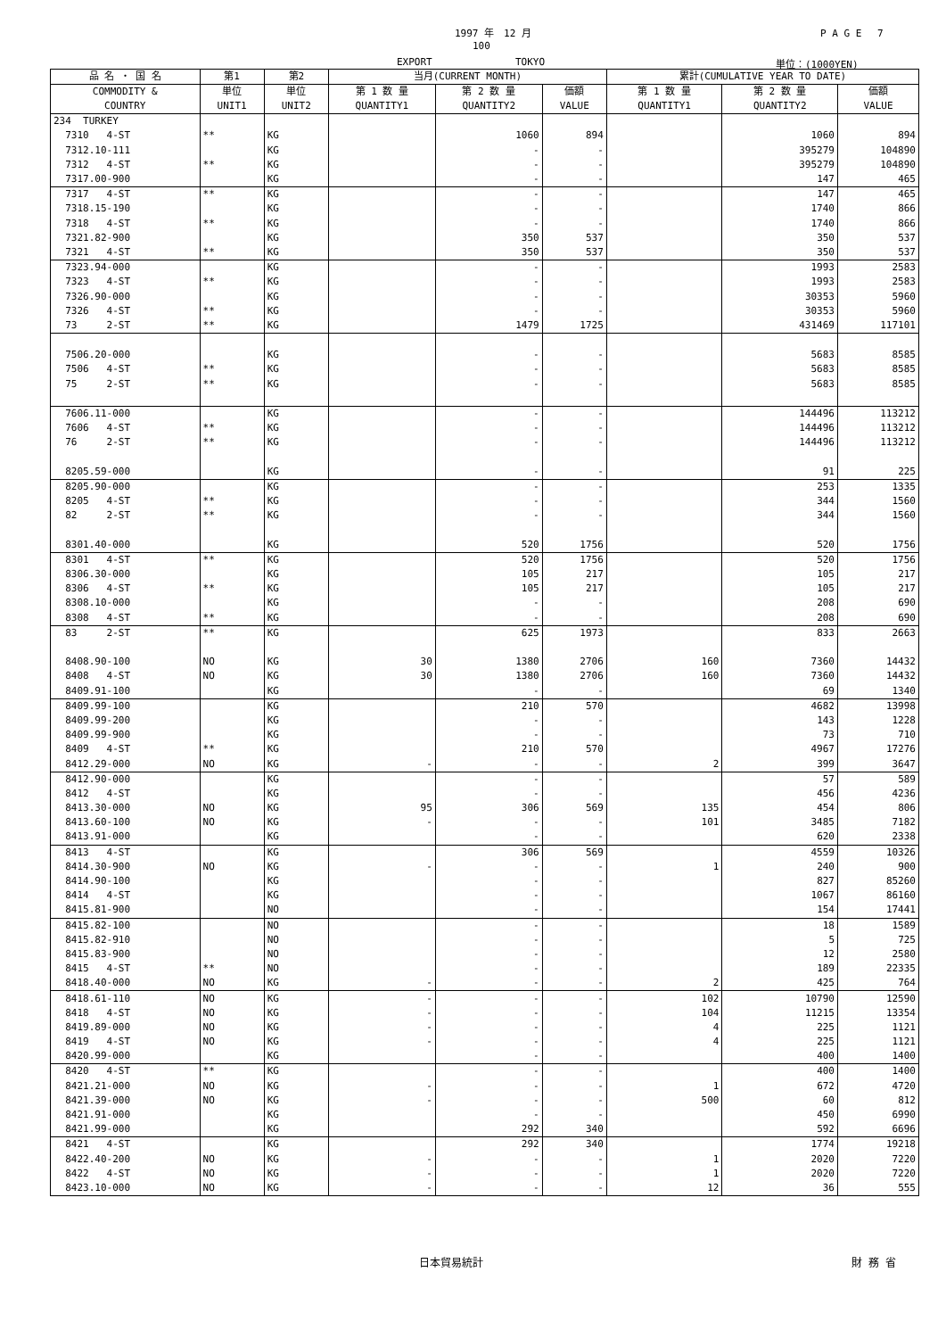1997 年　12 月
100
P A G E　 7
EXPORT TOKYO 単位：(1000YEN)
| 品 名 ・ 国 名 | 第1 | 第2 | 当月(CURRENT MONTH) | | | 累計(CUMULATIVE YEAR TO DATE) | | |
| --- | --- | --- | --- | --- | --- | --- | --- | --- |
| COMMODITY & COUNTRY | 単位 UNIT1 | 単位 UNIT2 | 第 1 数 量 QUANTITY1 | 第 2 数 量 QUANTITY2 | 価額 VALUE | 第 1 数 量 QUANTITY1 | 第 2 数 量 QUANTITY2 | 価額 VALUE |
| 234 TURKEY | | | | | | | | |
| 7310 4-ST | ** | KG | | 1060 | 894 | | 1060 | 894 |
| 7312.10-111 | | KG | | - | - | | 395279 | 104890 |
| 7312 4-ST | ** | KG | | - | - | | 395279 | 104890 |
| 7317.00-900 | | KG | | - | - | | 147 | 465 |
| 7317 4-ST | ** | KG | | - | - | | 147 | 465 |
| 7318.15-190 | | KG | | - | - | | 1740 | 866 |
| 7318 4-ST | ** | KG | | - | - | | 1740 | 866 |
| 7321.82-900 | | KG | | 350 | 537 | | 350 | 537 |
| 7321 4-ST | ** | KG | | 350 | 537 | | 350 | 537 |
| 7323.94-000 | | KG | | - | - | | 1993 | 2583 |
| 7323 4-ST | ** | KG | | - | - | | 1993 | 2583 |
| 7326.90-000 | | KG | | - | - | | 30353 | 5960 |
| 7326 4-ST | ** | KG | | - | - | | 30353 | 5960 |
| 73 2-ST | ** | KG | | 1479 | 1725 | | 431469 | 117101 |
| 7506.20-000 | | KG | | - | - | | 5683 | 8585 |
| 7506 4-ST | ** | KG | | - | - | | 5683 | 8585 |
| 75 2-ST | ** | KG | | - | - | | 5683 | 8585 |
| 7606.11-000 | | KG | | - | - | | 144496 | 113212 |
| 7606 4-ST | ** | KG | | - | - | | 144496 | 113212 |
| 76 2-ST | ** | KG | | - | - | | 144496 | 113212 |
| 8205.59-000 | | KG | | - | - | | 91 | 225 |
| 8205.90-000 | | KG | | - | - | | 253 | 1335 |
| 8205 4-ST | ** | KG | | - | - | | 344 | 1560 |
| 82 2-ST | ** | KG | | - | - | | 344 | 1560 |
| 8301.40-000 | | KG | | 520 | 1756 | | 520 | 1756 |
| 8301 4-ST | ** | KG | | 520 | 1756 | | 520 | 1756 |
| 8306.30-000 | | KG | | 105 | 217 | | 105 | 217 |
| 8306 4-ST | ** | KG | | 105 | 217 | | 105 | 217 |
| 8308.10-000 | | KG | | - | - | | 208 | 690 |
| 8308 4-ST | ** | KG | | - | - | | 208 | 690 |
| 83 2-ST | ** | KG | | 625 | 1973 | | 833 | 2663 |
| 8408.90-100 | NO | KG | 30 | 1380 | 2706 | 160 | 7360 | 14432 |
| 8408 4-ST | NO | KG | 30 | 1380 | 2706 | 160 | 7360 | 14432 |
| 8409.91-100 | | KG | | - | - | | 69 | 1340 |
| 8409.99-100 | | KG | | 210 | 570 | | 4682 | 13998 |
| 8409.99-200 | | KG | | - | - | | 143 | 1228 |
| 8409.99-900 | | KG | | - | - | | 73 | 710 |
| 8409 4-ST | ** | KG | | 210 | 570 | | 4967 | 17276 |
| 8412.29-000 | NO | KG | - | - | - | 2 | 399 | 3647 |
| 8412.90-000 | | KG | | - | - | | 57 | 589 |
| 8412 4-ST | | KG | | - | - | | 456 | 4236 |
| 8413.30-000 | NO | KG | 95 | 306 | 569 | 135 | 454 | 806 |
| 8413.60-100 | NO | KG | - | - | - | 101 | 3485 | 7182 |
| 8413.91-000 | | KG | | - | - | | 620 | 2338 |
| 8413 4-ST | | KG | | 306 | 569 | | 4559 | 10326 |
| 8414.30-900 | NO | KG | - | - | - | 1 | 240 | 900 |
| 8414.90-100 | | KG | | - | - | | 827 | 85260 |
| 8414 4-ST | | KG | | - | - | | 1067 | 86160 |
| 8415.81-900 | | NO | | - | - | | 154 | 17441 |
| 8415.82-100 | | NO | | - | - | | 18 | 1589 |
| 8415.82-910 | | NO | | - | - | | 5 | 725 |
| 8415.83-900 | | NO | | - | - | | 12 | 2580 |
| 8415 4-ST | ** | NO | | - | - | | 189 | 22335 |
| 8418.40-000 | NO | KG | - | - | - | 2 | 425 | 764 |
| 8418.61-110 | NO | KG | - | - | - | 102 | 10790 | 12590 |
| 8418 4-ST | NO | KG | - | - | - | 104 | 11215 | 13354 |
| 8419.89-000 | NO | KG | - | - | - | 4 | 225 | 1121 |
| 8419 4-ST | NO | KG | - | - | - | 4 | 225 | 1121 |
| 8420.99-000 | | KG | | - | - | | 400 | 1400 |
| 8420 4-ST | ** | KG | | - | - | | 400 | 1400 |
| 8421.21-000 | NO | KG | - | - | - | 1 | 672 | 4720 |
| 8421.39-000 | NO | KG | - | - | - | 500 | 60 | 812 |
| 8421.91-000 | | KG | | - | - | | 450 | 6990 |
| 8421.99-000 | | KG | | 292 | 340 | | 592 | 6696 |
| 8421 4-ST | | KG | | 292 | 340 | | 1774 | 19218 |
| 8422.40-200 | NO | KG | - | - | - | 1 | 2020 | 7220 |
| 8422 4-ST | NO | KG | - | - | - | 1 | 2020 | 7220 |
| 8423.10-000 | NO | KG | - | - | - | 12 | 36 | 555 |
日本貿易統計 財 務 省